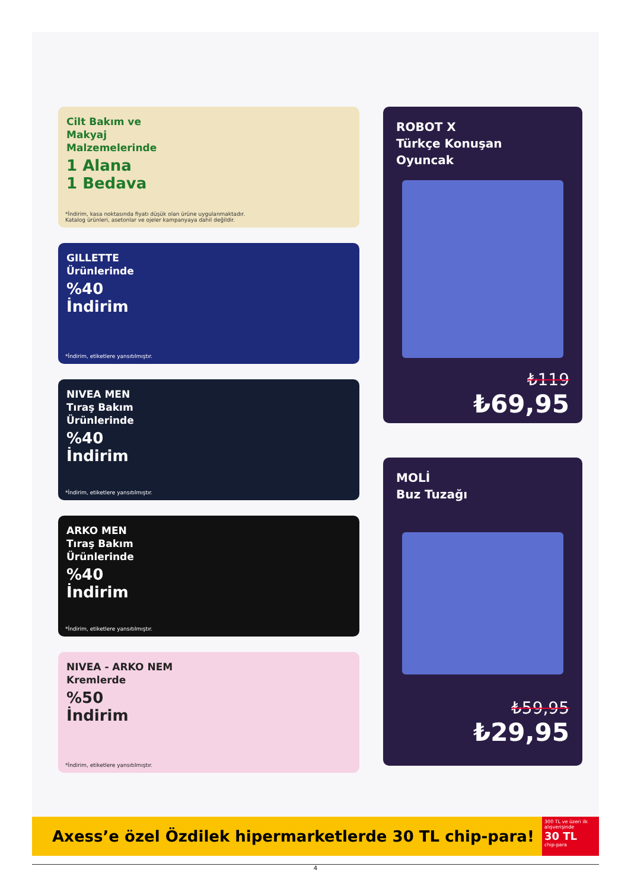Cilt Bakım ve
Makyaj
Malzemelerinde
1 Alana
1 Bedava
*İndirim, kasa noktasında fiyatı düşük olan ürüne uygulanmaktadır.
Katalog ürünleri, asetonlar ve ojeler kampanyaya dahil değildir.
GILLETTE
Ürünlerinde
%40
İndirim
*İndirim, etiketlere yansıtılmıştır.
NIVEA MEN
Tıraş Bakım
Ürünlerinde
%40
İndirim
*İndirim, etiketlere yansıtılmıştır.
ARKO MEN
Tıraş Bakım
Ürünlerinde
%40
İndirim
*İndirim, etiketlere yansıtılmıştır.
NIVEA - ARKO NEM
Kremlerde
%50
İndirim
*İndirim, etiketlere yansıtılmıştır.
ROBOT X
Türkçe Konuşan
Oyuncak
₺119
₺69,95
MOLİ
Buz Tuzağı
₺59,95
₺29,95
Axess’e özel Özdilek hipermarketlerde 30 TL chip-para!
300 TL ve üzeri ilk alışverişinde
30 TL
chip-para
4